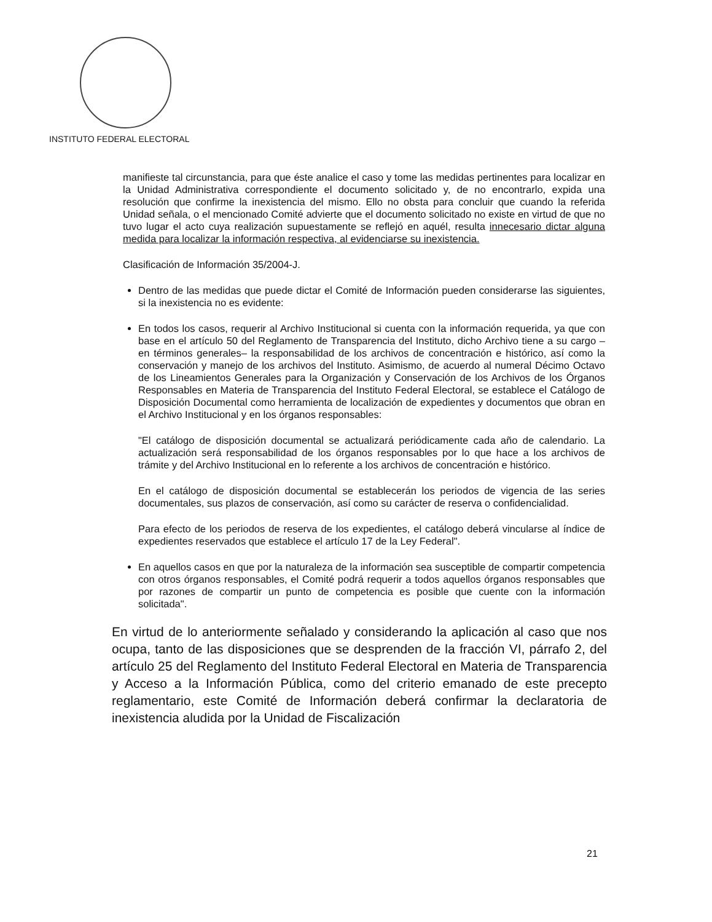INSTITUTO FEDERAL ELECTORAL
manifieste tal circunstancia, para que éste analice el caso y tome las medidas pertinentes para localizar en la Unidad Administrativa correspondiente el documento solicitado y, de no encontrarlo, expida una resolución que confirme la inexistencia del mismo. Ello no obsta para concluir que cuando la referida Unidad señala, o el mencionado Comité advierte que el documento solicitado no existe en virtud de que no tuvo lugar el acto cuya realización supuestamente se reflejó en aquél, resulta innecesario dictar alguna medida para localizar la información respectiva, al evidenciarse su inexistencia.
Clasificación de Información 35/2004-J.
Dentro de las medidas que puede dictar el Comité de Información pueden considerarse las siguientes, si la inexistencia no es evidente:
En todos los casos, requerir al Archivo Institucional si cuenta con la información requerida, ya que con base en el artículo 50 del Reglamento de Transparencia del Instituto, dicho Archivo tiene a su cargo –en términos generales– la responsabilidad de los archivos de concentración e histórico, así como la conservación y manejo de los archivos del Instituto. Asimismo, de acuerdo al numeral Décimo Octavo de los Lineamientos Generales para la Organización y Conservación de los Archivos de los Órganos Responsables en Materia de Transparencia del Instituto Federal Electoral, se establece el Catálogo de Disposición Documental como herramienta de localización de expedientes y documentos que obran en el Archivo Institucional y en los órganos responsables:
"El catálogo de disposición documental se actualizará periódicamente cada año de calendario. La actualización será responsabilidad de los órganos responsables por lo que hace a los archivos de trámite y del Archivo Institucional en lo referente a los archivos de concentración e histórico.
En el catálogo de disposición documental se establecerán los periodos de vigencia de las series documentales, sus plazos de conservación, así como su carácter de reserva o confidencialidad.
Para efecto de los periodos de reserva de los expedientes, el catálogo deberá vincularse al índice de expedientes reservados que establece el artículo 17 de la Ley Federal".
En aquellos casos en que por la naturaleza de la información sea susceptible de compartir competencia con otros órganos responsables, el Comité podrá requerir a todos aquellos órganos responsables que por razones de compartir un punto de competencia es posible que cuente con la información solicitada".
En virtud de lo anteriormente señalado y considerando la aplicación al caso que nos ocupa, tanto de las disposiciones que se desprenden de la fracción VI, párrafo 2, del artículo 25 del Reglamento del Instituto Federal Electoral en Materia de Transparencia y Acceso a la Información Pública, como del criterio emanado de este precepto reglamentario, este Comité de Información deberá confirmar la declaratoria de inexistencia aludida por la Unidad de Fiscalización
21